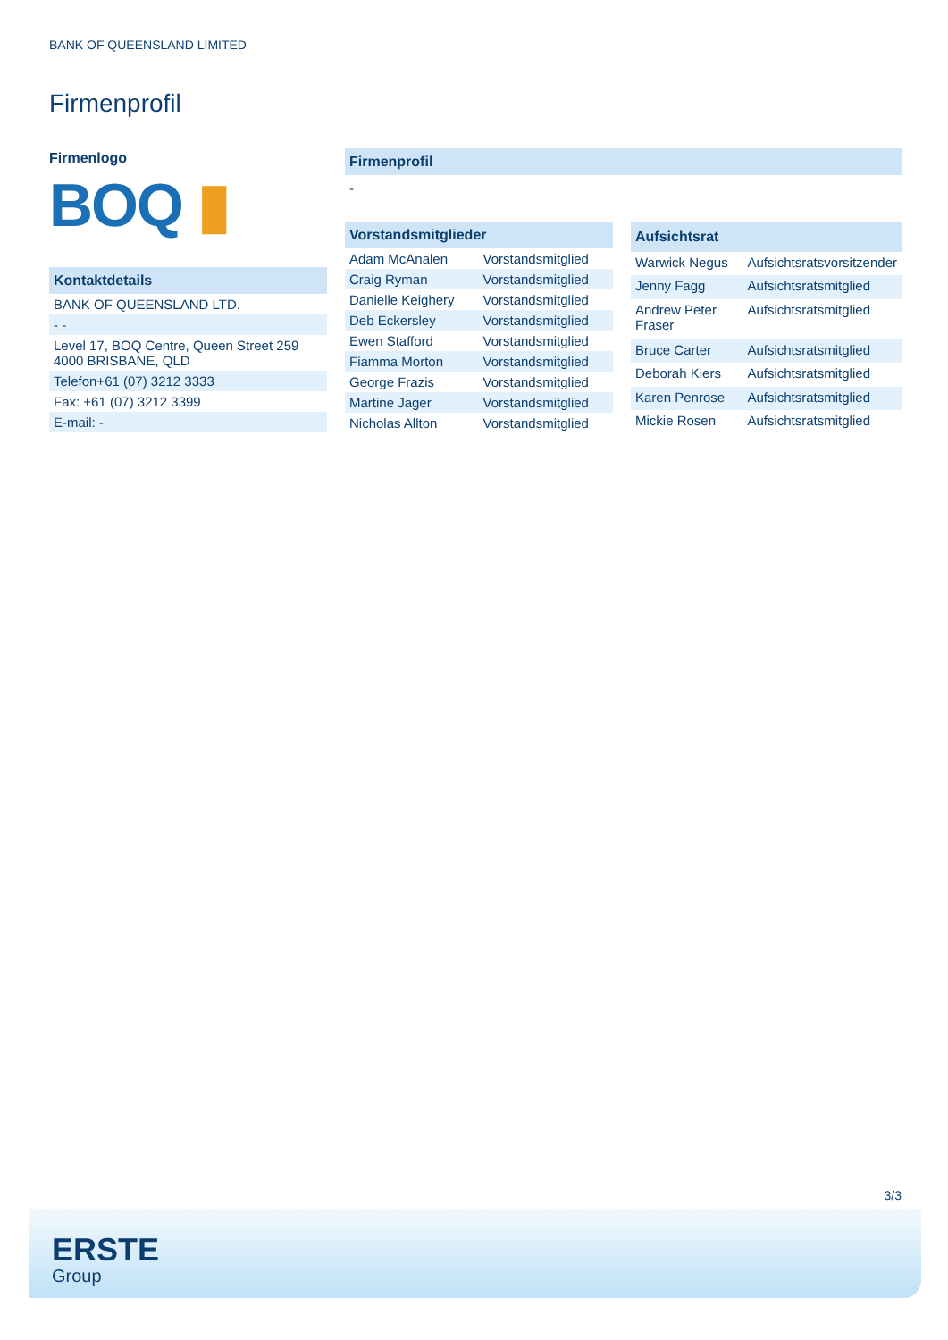BANK OF QUEENSLAND LIMITED
Firmenprofil
Firmenlogo
BOQ ▮
| Kontaktdetails |
| --- |
| BANK OF QUEENSLAND LTD. |
| - - |
| Level 17, BOQ Centre, Queen Street 259 4000 BRISBANE, QLD |
| Telefon+61 (07) 3212 3333 |
| Fax: +61 (07) 3212 3399 |
| E-mail: - |
Firmenprofil
-
| Vorstandsmitglieder | |
| --- | --- |
| Adam McAnalen | Vorstandsmitglied |
| Craig Ryman | Vorstandsmitglied |
| Danielle Keighery | Vorstandsmitglied |
| Deb Eckersley | Vorstandsmitglied |
| Ewen Stafford | Vorstandsmitglied |
| Fiamma Morton | Vorstandsmitglied |
| George Frazis | Vorstandsmitglied |
| Martine Jager | Vorstandsmitglied |
| Nicholas Allton | Vorstandsmitglied |
| Aufsichtsrat | |
| --- | --- |
| Warwick Negus | Aufsichtsratsvorsitzender |
| Jenny Fagg | Aufsichtsratsmitglied |
| Andrew Peter Fraser | Aufsichtsratsmitglied |
| Bruce Carter | Aufsichtsratsmitglied |
| Deborah Kiers | Aufsichtsratsmitglied |
| Karen Penrose | Aufsichtsratsmitglied |
| Mickie Rosen | Aufsichtsratsmitglied |
3/3
ERSTE
Group